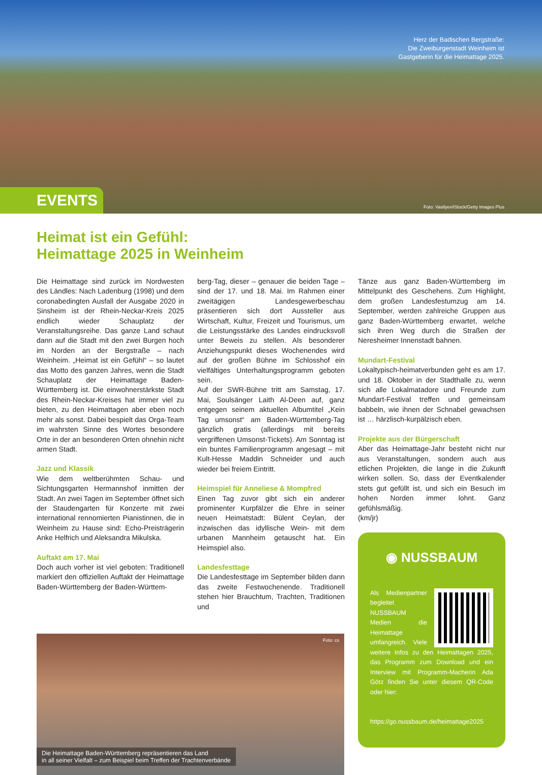Herz der Badischen Bergstraße:
Die Zweiburgenstadt Weinheim ist
Gastgeberin für die Heimattage 2025.
EVENTS
Foto: Vasilyev/iStock/Getty Images Plus
Heimat ist ein Gefühl:
Heimattage 2025 in Weinheim
Die Heimattage sind zurück im Nordwesten des Ländles: Nach Ladenburg (1998) und dem coronabedingten Ausfall der Ausgabe 2020 in Sinsheim ist der Rhein-Neckar-Kreis 2025 endlich wieder Schauplatz der Veranstaltungsreihe. Das ganze Land schaut dann auf die Stadt mit den zwei Burgen hoch im Norden an der Bergstraße – nach Weinheim. „Heimat ist ein Gefühl“ – so lautet das Motto des ganzen Jahres, wenn die Stadt Schauplatz der Heimattage Baden-Württemberg ist. Die einwohnerstärkste Stadt des Rhein-Neckar-Kreises hat immer viel zu bieten, zu den Heimattagen aber eben noch mehr als sonst. Dabei bespielt das Orga-Team im wahrsten Sinne des Wortes besondere Orte in der an besonderen Orten ohnehin nicht armen Stadt.
Jazz und Klassik
Wie dem weltberühmten Schau- und Sichtungsgarten Hermannshof inmitten der Stadt. An zwei Tagen im September öffnet sich der Staudengarten für Konzerte mit zwei international rennomierten Pianistinnen, die in Weinheim zu Hause sind: Echo-Preisträgerin Anke Helfrich und Aleksandra Mikulska.
Auftakt am 17. Mai
Doch auch vorher ist viel geboten: Traditionell markiert den offiziellen Auftakt der Heimattage Baden-Württemberg der Baden-Württem-
berg-Tag, dieser – genauer die beiden Tage – sind der 17. und 18. Mai. Im Rahmen einer zweitägigen Landesgewerbeschau präsentieren sich dort Aussteller aus Wirtschaft, Kultur, Freizeit und Tourismus, um die Leistungsstärke des Landes eindrucksvoll unter Beweis zu stellen. Als besonderer Anziehungspunkt dieses Wochenendes wird auf der großen Bühne im Schlosshof ein vielfältiges Unterhaltungsprogramm geboten sein.
Auf der SWR-Bühne tritt am Samstag, 17. Mai, Soulsänger Laith Al-Deen auf, ganz entgegen seinem aktuellen Albumtitel „Kein Tag umsonst“ am Baden-Württemberg-Tag gänzlich gratis (allerdings mit bereits vergriffenen Umsonst-Tickets). Am Sonntag ist ein buntes Familienprogramm angesagt – mit Kult-Hesse Maddin Schneider und auch wieder bei freiem Eintritt.
Heimspiel für Anneliese & Mompfred
Einen Tag zuvor gibt sich ein anderer prominenter Kurpfälzer die Ehre in seiner neuen Heimatstadt: Bülent Ceylan, der inzwischen das idyllische Wein- mit dem urbanen Mannheim getauscht hat. Ein Heimspiel also.
Landesfesttage
Die Landesfesttage im September bilden dann das zweite Festwochenende. Traditionell stehen hier Brauchtum, Trachten, Traditionen und
Foto: cs
Die Heimattage Baden-Württemberg repräsentieren das Land
in all seiner Vielfalt – zum Beispiel beim Treffen der Trachtenverbände
Tänze aus ganz Baden-Württemberg im Mittelpunkt des Geschehens. Zum Highlight, dem großen Landesfestumzug am 14. September, werden zahlreiche Gruppen aus ganz Baden-Württemberg erwartet, welche sich ihren Weg durch die Straßen der Neresheimer Innenstadt bahnen.
Mundart-Festival
Lokaltypisch-heimatverbunden geht es am 17. und 18. Oktober in der Stadthalle zu, wenn sich alle Lokalmatadore und Freunde zum Mundart-Festival treffen und gemeinsam babbeln, wie ihnen der Schnabel gewachsen ist … härzlisch-kurpälzisch eben.
Projekte aus der Bürgerschaft
Aber das Heimattage-Jahr besteht nicht nur aus Veranstaltungen, sondern auch aus etlichen Projekten, die lange in die Zukunft wirken sollen. So, dass der Eventkalender stets gut gefüllt ist, und sich ein Besuch im hohen Norden immer lohnt. Ganz gefühlsmäßig.
(km/jr)
◉ NUSSBAUM
Als Medienpartner begleitet NUSSBAUM Medien die Heimattage umfangreich. Viele weitere Infos zu den Heimattagen 2025, das Programm zum Download und ein Interview mit Programm-Macherin Ada Götz finden Sie unter diesem QR-Code oder hier:
https://go.nussbaum.de/heimattage2025